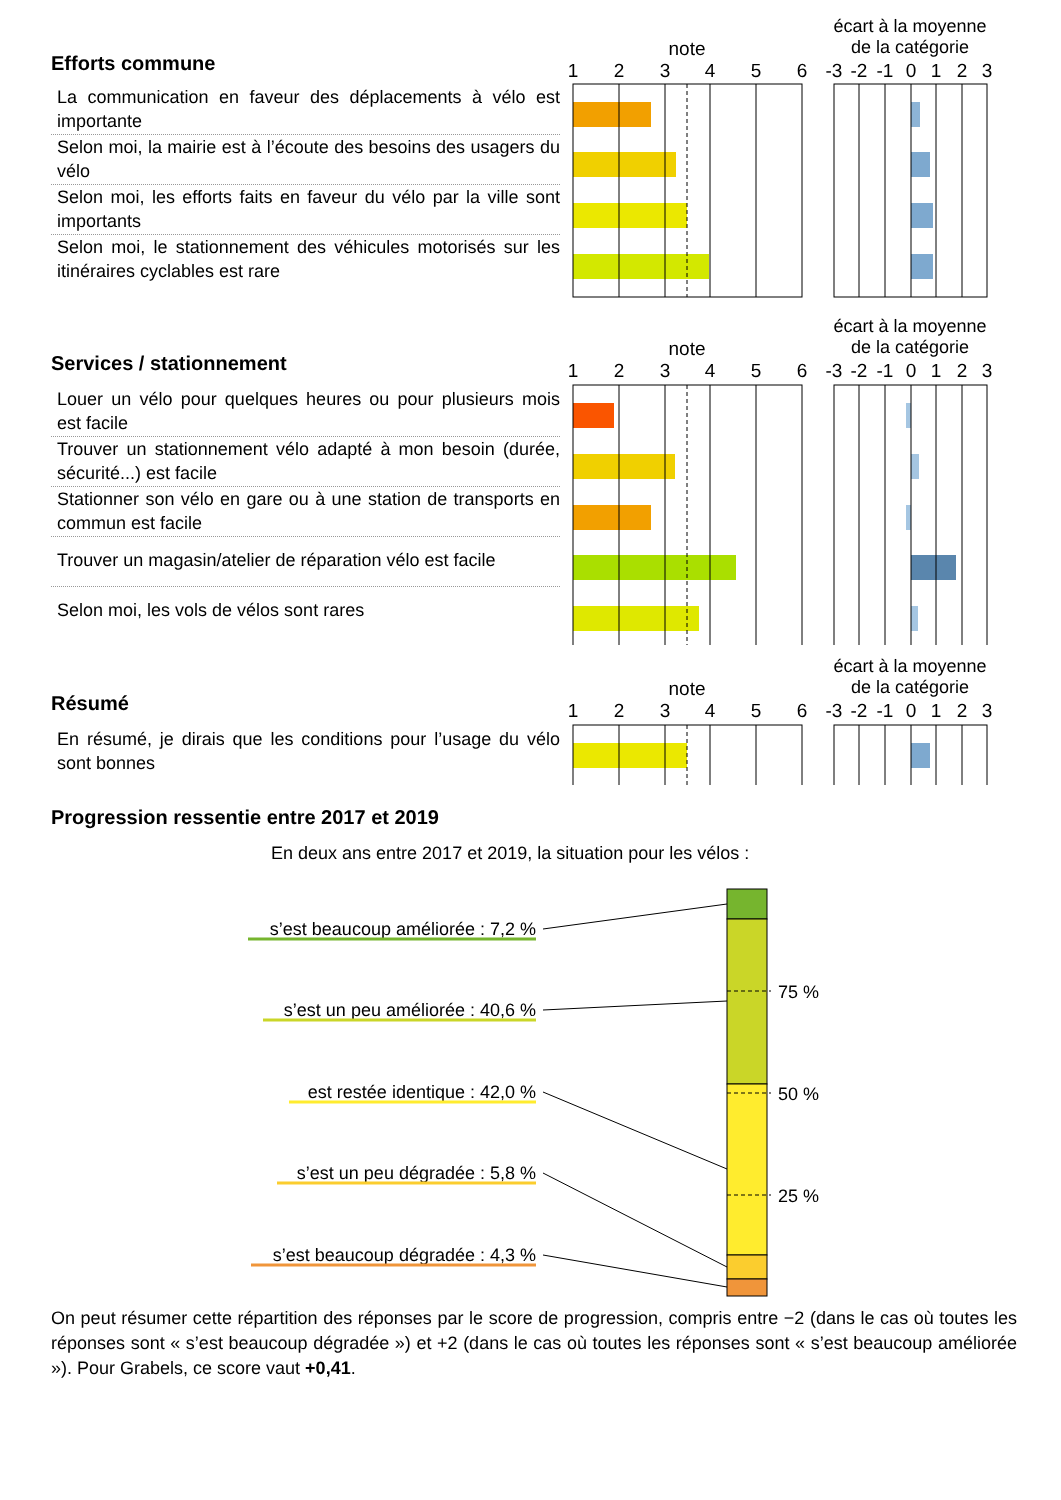Efforts commune
La communication en faveur des déplacements à vélo est importante
Selon moi, la mairie est à l’écoute des besoins des usagers du vélo
Selon moi, les efforts faits en faveur du vélo par la ville sont importants
Selon moi, le stationnement des véhicules motorisés sur les itinéraires cyclables est rare
écart à la moyenne
de la catégorie
note
1
2
3
4
5
6
-3
-2
-1
0
1
2
3
Services / stationnement
Louer un vélo pour quelques heures ou pour plusieurs mois est facile
Trouver un stationnement vélo adapté à mon besoin (durée, sécurité...) est facile
Stationner son vélo en gare ou à une station de transports en commun est facile
Trouver un magasin/atelier de réparation vélo est facile
Selon moi, les vols de vélos sont rares
écart à la moyenne
de la catégorie
note
1
2
3
4
5
6
-3
-2
-1
0
1
2
3
Résumé
En résumé, je dirais que les conditions pour l’usage du vélo sont bonnes
écart à la moyenne
de la catégorie
note
1
2
3
4
5
6
-3
-2
-1
0
1
2
3
Progression ressentie entre 2017 et 2019
En deux ans entre 2017 et 2019, la situation pour les vélos :
75 %
50 %
25 %
s’est beaucoup améliorée : 7,2 %
s’est un peu améliorée : 40,6 %
est restée identique : 42,0 %
s’est un peu dégradée : 5,8 %
s’est beaucoup dégradée : 4,3 %
On peut résumer cette répartition des réponses par le score de progression, compris entre −2 (dans le cas où toutes les réponses sont « s’est beaucoup dégradée ») et +2 (dans le cas où toutes les réponses sont « s’est beaucoup améliorée »). Pour Grabels, ce score vaut +0,41.